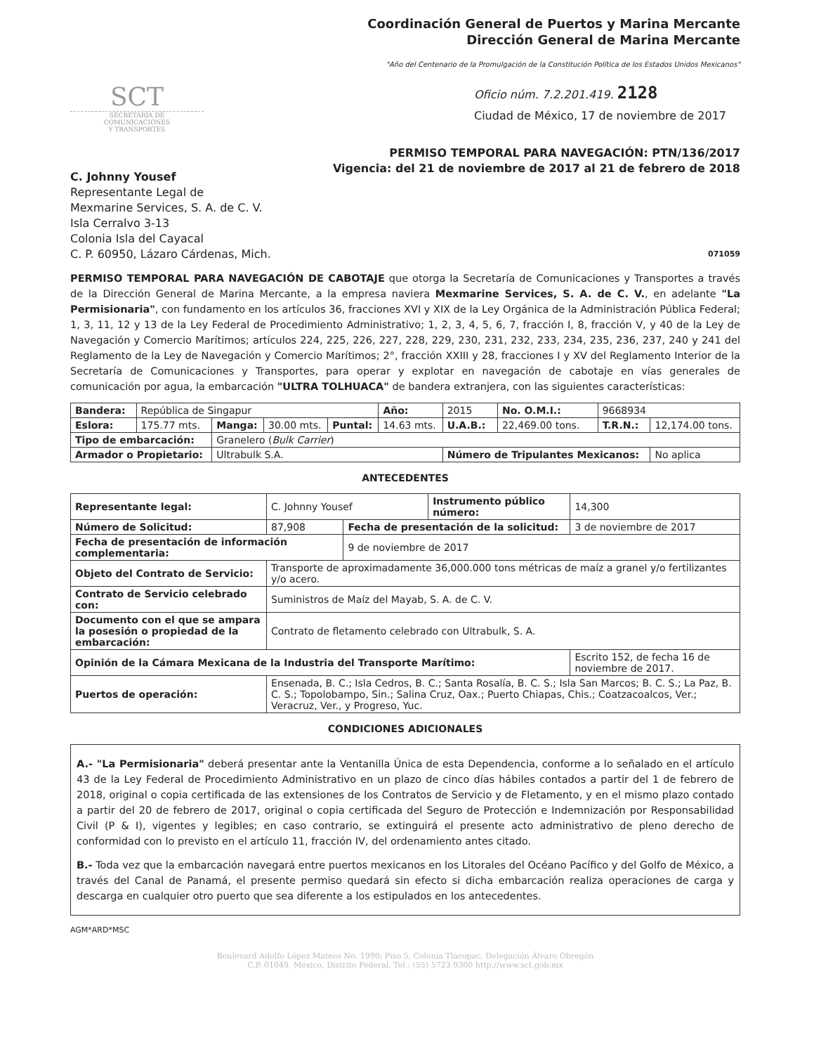Coordinación General de Puertos y Marina Mercante
Dirección General de Marina Mercante
"Año del Centenario de la Promulgación de la Constitución Política de los Estados Unidos Mexicanos"
SCT
SECRETARÍA DE
COMUNICACIONES
Y TRANSPORTES
Oficio núm. 7.2.201.419. 2128
Ciudad de México, 17 de noviembre de 2017
PERMISO TEMPORAL PARA NAVEGACIÓN: PTN/136/2017
Vigencia: del 21 de noviembre de 2017 al 21 de febrero de 2018
C. Johnny Yousef
Representante Legal de
Mexmarine Services, S. A. de C. V.
Isla Cerralvo 3-13
Colonia Isla del Cayacal
C. P. 60950, Lázaro Cárdenas, Mich. 071059
PERMISO TEMPORAL PARA NAVEGACIÓN DE CABOTAJE que otorga la Secretaría de Comunicaciones y Transportes a través de la Dirección General de Marina Mercante, a la empresa naviera Mexmarine Services, S. A. de C. V., en adelante "La Permisionaria", con fundamento en los artículos 36, fracciones XVI y XIX de la Ley Orgánica de la Administración Pública Federal; 1, 3, 11, 12 y 13 de la Ley Federal de Procedimiento Administrativo; 1, 2, 3, 4, 5, 6, 7, fracción I, 8, fracción V, y 40 de la Ley de Navegación y Comercio Marítimos; artículos 224, 225, 226, 227, 228, 229, 230, 231, 232, 233, 234, 235, 236, 237, 240 y 241 del Reglamento de la Ley de Navegación y Comercio Marítimos; 2°, fracción XXIII y 28, fracciones I y XV del Reglamento Interior de la Secretaría de Comunicaciones y Transportes, para operar y explotar en navegación de cabotaje en vías generales de comunicación por agua, la embarcación "ULTRA TOLHUACA" de bandera extranjera, con las siguientes características:
| Bandera: | República de Singapur | | | | Año: | 2015 | | No. O.M.I.: | 9668934 | |
| Eslora: | 175.77 mts. | Manga: | 30.00 mts. | Puntal: | 14.63 mts. | U.A.B.: | 22,469.00 tons. | | T.R.N.: | 12,174.00 tons. |
| Tipo de embarcación: | | Granelero ( Bulk Carrier ) | | | | | | | | |
| Armador o Propietario: | | Ultrabulk S.A. | | | | Número de Tripulantes Mexicanos: | | | | No aplica |
ANTECEDENTES
| Representante legal: | C. Johnny Yousef | | Instrumento público número: | | 14,300 |
| Número de Solicitud: | 87,908 | Fecha de presentación de la solicitud: | | 3 de noviembre de 2017 | |
| Fecha de presentación de información complementaria: | | 9 de noviembre de 2017 | | | |
| Objeto del Contrato de Servicio: | Transporte de aproximadamente 36,000.000 tons métricas de maíz a granel y/o fertilizantes y/o acero. | | | | |
| Contrato de Servicio celebrado con: | Suministros de Maíz del Mayab, S. A. de C. V. | | | | |
| Documento con el que se ampara la posesión o propiedad de la embarcación: | Contrato de fletamento celebrado con Ultrabulk, S. A. | | | | |
| Opinión de la Cámara Mexicana de la Industria del Transporte Marítimo: | | | | Escrito 152, de fecha 16 de noviembre de 2017. | |
| Puertos de operación: | Ensenada, B. C.; Isla Cedros, B. C.; Santa Rosalía, B. C. S.; Isla San Marcos; B. C. S.; La Paz, B. C. S.; Topolobampo, Sin.; Salina Cruz, Oax.; Puerto Chiapas, Chis.; Coatzacoalcos, Ver.; Veracruz, Ver., y Progreso, Yuc. | | | | |
CONDICIONES ADICIONALES
A.- "La Permisionaria" deberá presentar ante la Ventanilla Única de esta Dependencia, conforme a lo señalado en el artículo 43 de la Ley Federal de Procedimiento Administrativo en un plazo de cinco días hábiles contados a partir del 1 de febrero de 2018, original o copia certificada de las extensiones de los Contratos de Servicio y de Fletamento, y en el mismo plazo contado a partir del 20 de febrero de 2017, original o copia certificada del Seguro de Protección e Indemnización por Responsabilidad Civil (P & I), vigentes y legibles; en caso contrario, se extinguirá el presente acto administrativo de pleno derecho de conformidad con lo previsto en el artículo 11, fracción IV, del ordenamiento antes citado.
B.- Toda vez que la embarcación navegará entre puertos mexicanos en los Litorales del Océano Pacífico y del Golfo de México, a través del Canal de Panamá, el presente permiso quedará sin efecto si dicha embarcación realiza operaciones de carga y descarga en cualquier otro puerto que sea diferente a los estipulados en los antecedentes.
AGM*ARD*MSC
Boulevard Adolfo López Mateos No. 1990; Piso 5, Colonia Tlacopac, Delegación Álvaro Obregón
C.P. 01049, México, Distrito Federal. Tel.: (55) 5723 9300 http://www.sct.gob.mx